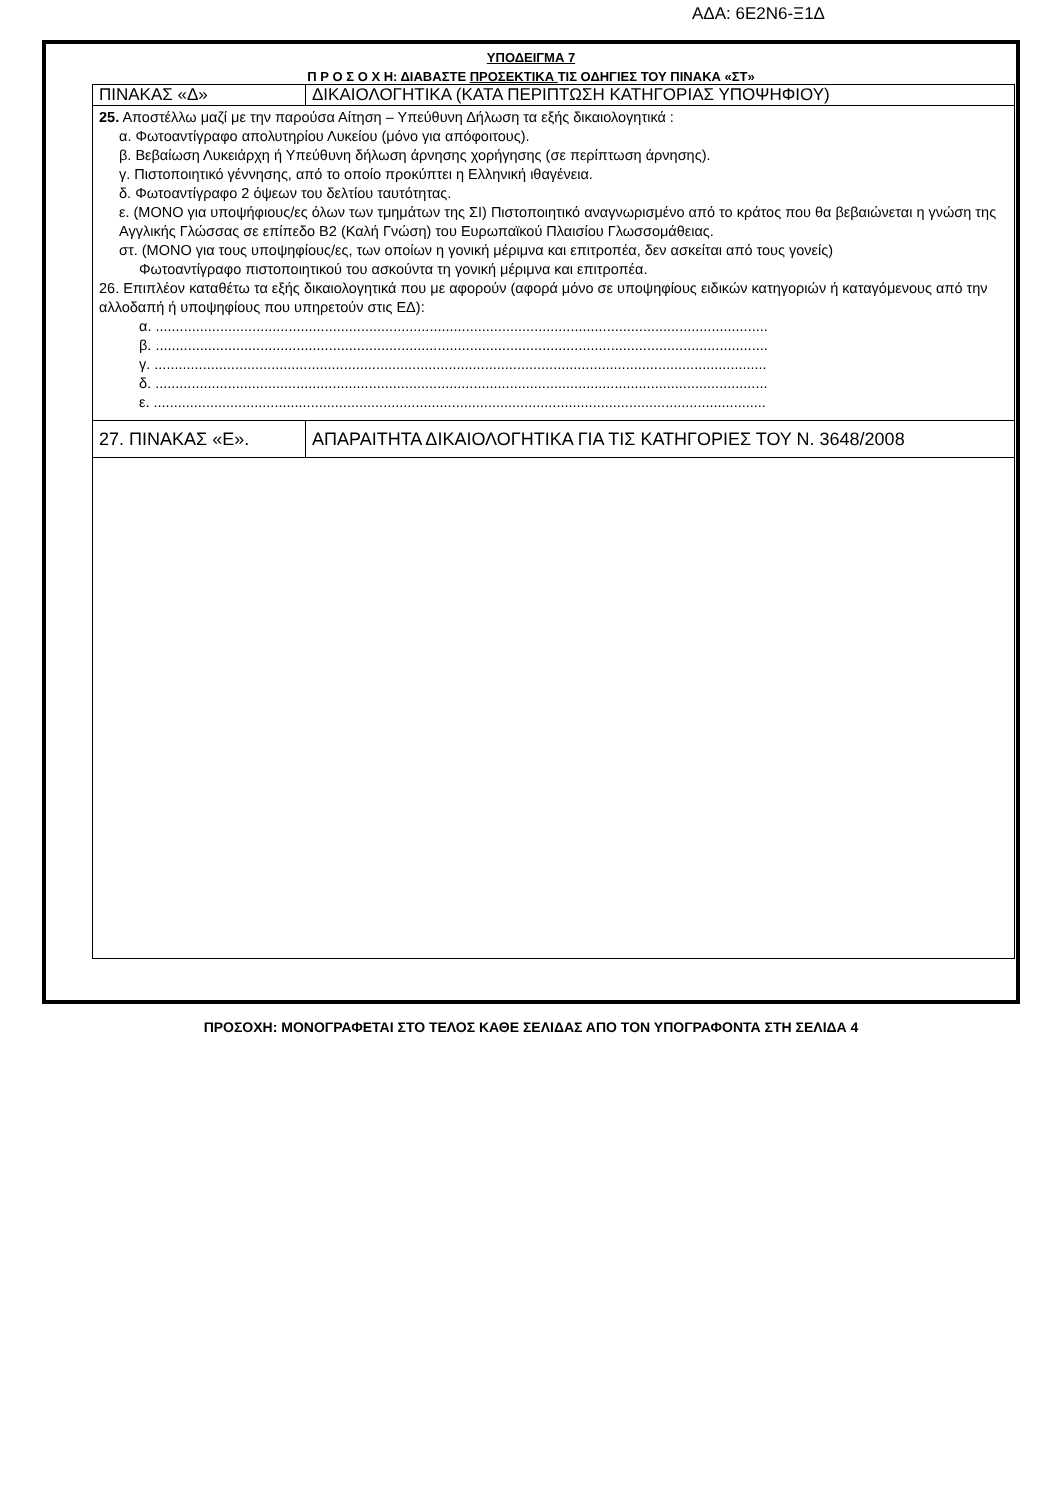ΑΔΑ: 6Ε2Ν6-Ξ1Δ
ΥΠΟΔΕΙΓΜΑ 7
Π Ρ Ο Σ Ο Χ Η: ΔΙΑΒΑΣΤΕ ΠΡΟΣΕΚΤΙΚΑ ΤΙΣ ΟΔΗΓΙΕΣ ΤΟΥ ΠΙΝΑΚΑ «ΣΤ»
| ΠΙΝΑΚΑΣ «Δ» | ΔΙΚΑΙΟΛΟΓΗΤΙΚΑ (ΚΑΤΑ ΠΕΡΙΠΤΩΣΗ ΚΑΤΗΓΟΡΙΑΣ ΥΠΟΨΗΦΙΟΥ) |
| 25. Αποστέλλω μαζί με την παρούσα Αίτηση – Υπεύθυνη Δήλωση τα εξής δικαιολογητικά : α. Φωτοαντίγραφο απολυτηρίου Λυκείου (μόνο για απόφοιτους). β. Βεβαίωση Λυκειάρχη ή Υπεύθυνη δήλωση άρνησης χορήγησης (σε περίπτωση άρνησης). γ. Πιστοποιητικό γέννησης, από το οποίο προκύπτει η Ελληνική ιθαγένεια. δ. Φωτοαντίγραφο 2 όψεων του δελτίου ταυτότητας. ε. (ΜΟΝΟ για υποψήφιους/ες όλων των τμημάτων της ΣΙ) Πιστοποιητικό αναγνωρισμένο από το κράτος που θα βεβαιώνεται η γνώση της Αγγλικής Γλώσσας σε επίπεδο Β2 (Καλή Γνώση) του Ευρωπαϊκού Πλαισίου Γλωσσομάθειας. στ. (ΜΟΝΟ για τους υποψηφίους/ες, των οποίων η γονική μέριμνα και επιτροπέα, δεν ασκείται από τους γονείς) Φωτοαντίγραφο πιστοποιητικού του ασκούντα τη γονική μέριμνα και επιτροπέα. 26. Επιπλέον καταθέτω τα εξής δικαιολογητικά που με αφορούν (αφορά μόνο σε υποψηφίους ειδικών κατηγοριών ή καταγόμενους από την αλλοδαπή ή υποψηφίους που υπηρετούν στις ΕΔ): α. ........................................................................................................................................................ β. ........................................................................................................................................................ γ. ........................................................................................................................................................ δ. ........................................................................................................................................................ ε. ........................................................................................................................................................ | |
| 27. ΠΙΝΑΚΑΣ «Ε». | ΑΠΑΡΑΙΤΗΤΑ ΔΙΚΑΙΟΛΟΓΗΤΙΚΑ ΓΙΑ ΤΙΣ ΚΑΤΗΓΟΡΙΕΣ ΤΟΥ Ν. 3648/2008 |
ΠΡΟΣΟΧΗ: ΜΟΝΟΓΡΑΦΕΤΑΙ ΣΤΟ ΤΕΛΟΣ ΚΑΘΕ ΣΕΛΙΔΑΣ ΑΠΟ ΤΟΝ ΥΠΟΓΡΑΦΟΝΤΑ ΣΤΗ ΣΕΛΙΔΑ 4